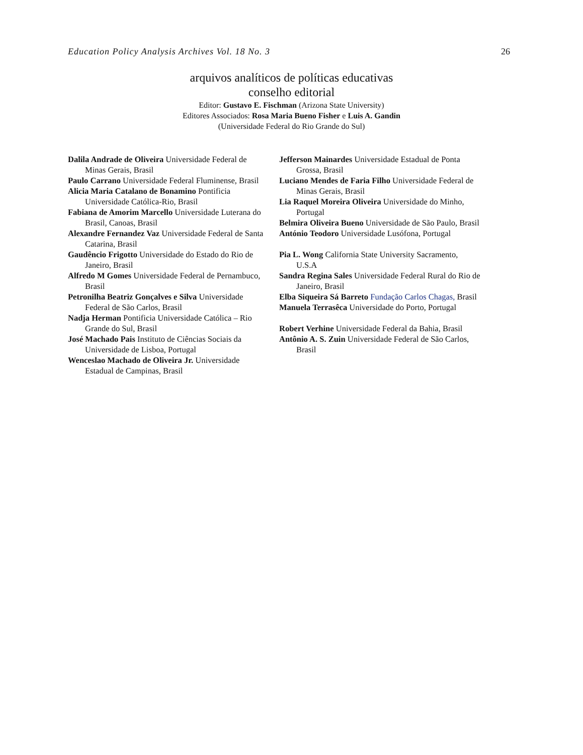Education Policy Analysis Archives Vol. 18 No. 3 26
arquivos analíticos de políticas educativas
conselho editorial
Editor: Gustavo E. Fischman (Arizona State University)
Editores Associados: Rosa Maria Bueno Fisher e Luis A. Gandin
(Universidade Federal do Rio Grande do Sul)
Dalila Andrade de Oliveira Universidade Federal de Minas Gerais, Brasil
Paulo Carrano Universidade Federal Fluminense, Brasil
Alicia Maria Catalano de Bonamino Pontificia Universidade Católica-Rio, Brasil
Fabiana de Amorim Marcello Universidade Luterana do Brasil, Canoas, Brasil
Alexandre Fernandez Vaz Universidade Federal de Santa Catarina, Brasil
Gaudêncio Frigotto Universidade do Estado do Rio de Janeiro, Brasil
Alfredo M Gomes Universidade Federal de Pernambuco, Brasil
Petronilha Beatriz Gonçalves e Silva Universidade Federal de São Carlos, Brasil
Nadja Herman Pontificia Universidade Católica – Rio Grande do Sul, Brasil
José Machado Pais Instituto de Ciências Sociais da Universidade de Lisboa, Portugal
Wenceslao Machado de Oliveira Jr. Universidade Estadual de Campinas, Brasil
Jefferson Mainardes Universidade Estadual de Ponta Grossa, Brasil
Luciano Mendes de Faria Filho Universidade Federal de Minas Gerais, Brasil
Lia Raquel Moreira Oliveira Universidade do Minho, Portugal
Belmira Oliveira Bueno Universidade de São Paulo, Brasil
António Teodoro Universidade Lusófona, Portugal
Pia L. Wong California State University Sacramento, U.S.A
Sandra Regina Sales Universidade Federal Rural do Rio de Janeiro, Brasil
Elba Siqueira Sá Barreto Fundação Carlos Chagas, Brasil
Manuela Terrasêca Universidade do Porto, Portugal
Robert Verhine Universidade Federal da Bahia, Brasil
Antônio A. S. Zuin Universidade Federal de São Carlos, Brasil